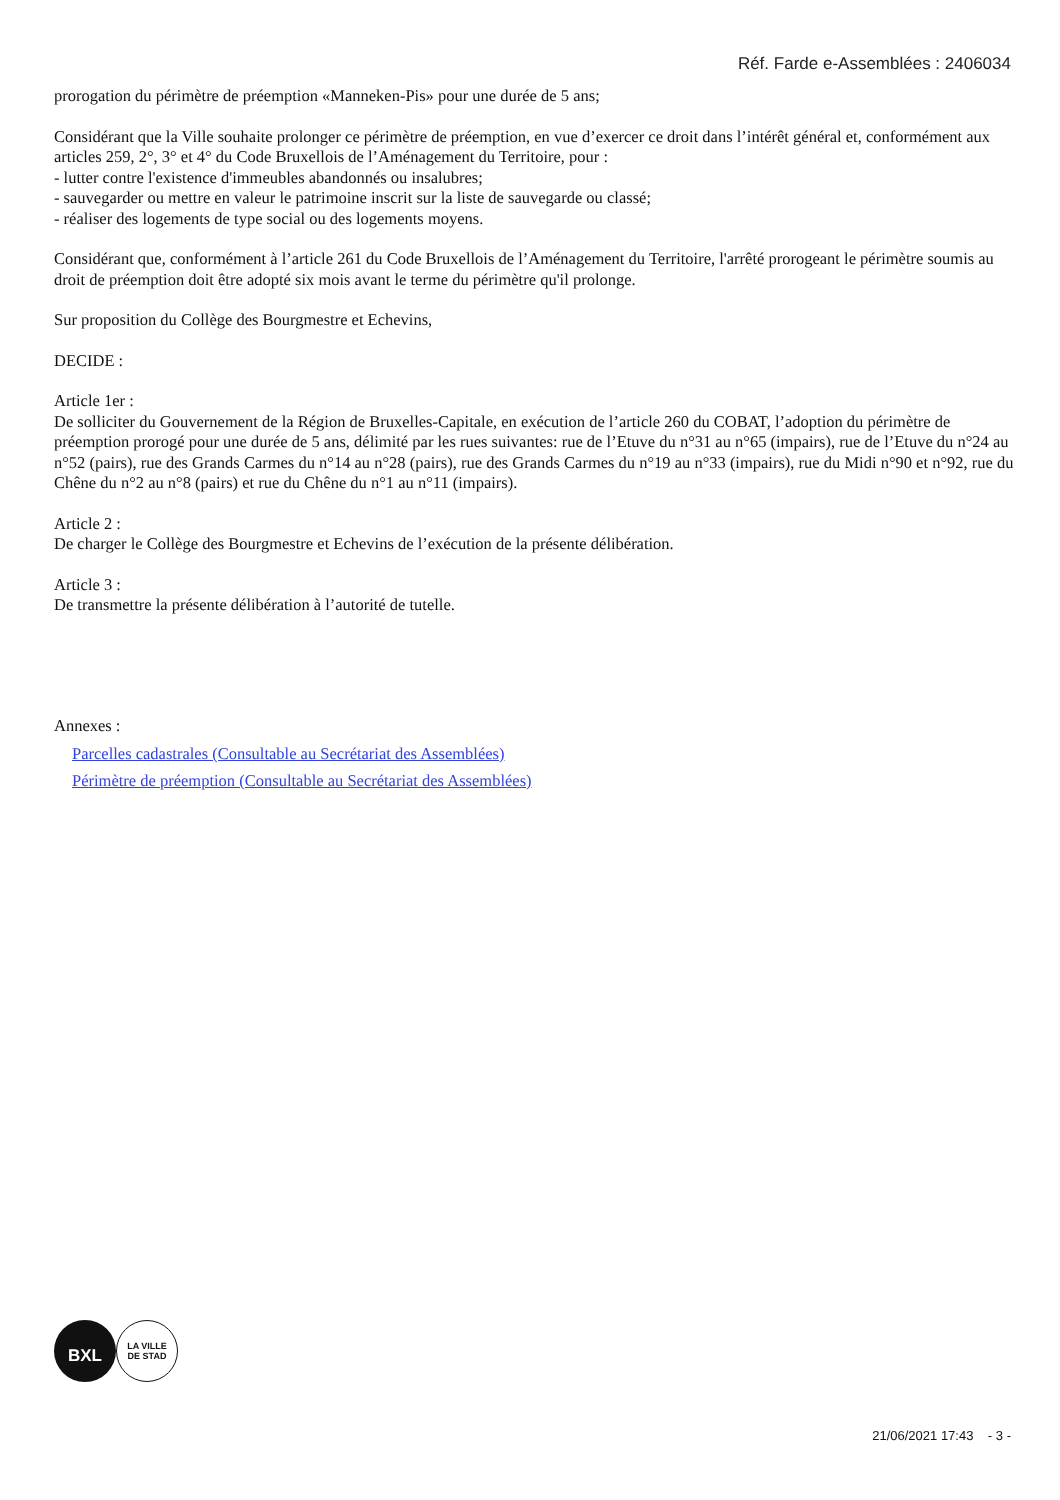Réf. Farde e-Assemblées : 2406034
prorogation du périmètre de préemption «Manneken-Pis» pour une durée de 5 ans;
Considérant que la Ville souhaite prolonger ce périmètre de préemption, en vue d’exercer ce droit dans l’intérêt général et, conformément aux articles 259, 2°, 3° et 4° du Code Bruxellois de l’Aménagement du Territoire, pour :
- lutter contre l'existence d'immeubles abandonnés ou insalubres;
- sauvegarder ou mettre en valeur le patrimoine inscrit sur la liste de sauvegarde ou classé;
- réaliser des logements de type social ou des logements moyens.
Considérant que, conformément à l’article 261 du Code Bruxellois de l’Aménagement du Territoire, l'arrêté prorogeant le périmètre soumis au droit de préemption doit être adopté six mois avant le terme du périmètre qu'il prolonge.
Sur proposition du Collège des Bourgmestre et Echevins,
DECIDE :
Article 1er :
De solliciter du Gouvernement de la Région de Bruxelles-Capitale, en exécution de l’article 260 du COBAT, l’adoption du périmètre de préemption prorogé pour une durée de 5 ans, délimité par les rues suivantes: rue de l’Etuve du n°31 au n°65 (impairs), rue de l’Etuve du n°24 au n°52 (pairs), rue des Grands Carmes du n°14 au n°28 (pairs), rue des Grands Carmes du n°19 au n°33 (impairs), rue du Midi n°90 et n°92, rue du Chêne du n°2 au n°8 (pairs) et rue du Chêne du n°1 au n°11 (impairs).
Article 2 :
De charger le Collège des Bourgmestre et Echevins de l’exécution de la présente délibération.
Article 3 :
De transmettre la présente délibération à l’autorité de tutelle.
Annexes :
Parcelles cadastrales (Consultable au Secrétariat des Assemblées)
Périmètre de préemption (Consultable au Secrétariat des Assemblées)
BXL
LA VILLE
DE STAD
21/06/2021 17:43 - 3 -